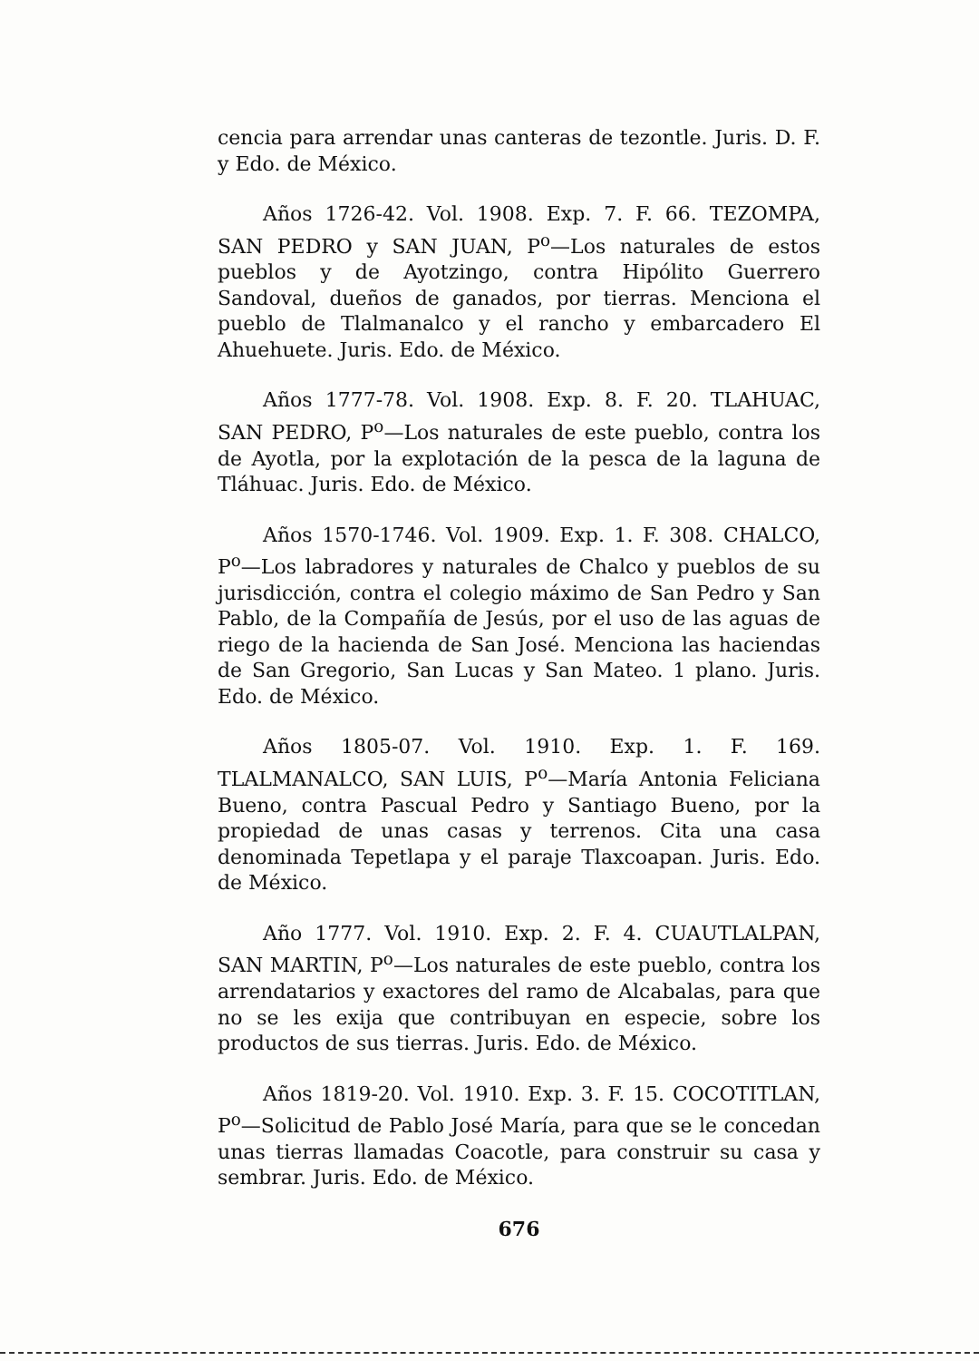cencia para arrendar unas canteras de tezontle. Juris. D. F. y Edo. de México.
Años 1726-42. Vol. 1908. Exp. 7. F. 66. TEZOMPA, SAN PEDRO y SAN JUAN, P<sup>o</sup>—Los naturales de estos pueblos y de Ayotzingo, contra Hipólito Guerrero Sandoval, dueños de ganados, por tierras. Menciona el pueblo de Tlalmanalco y el rancho y embarcadero El Ahuehuete. Juris. Edo. de México.
Años 1777-78. Vol. 1908. Exp. 8. F. 20. TLAHUAC, SAN PEDRO, P<sup>o</sup>—Los naturales de este pueblo, contra los de Ayotla, por la explotación de la pesca de la laguna de Tláhuac. Juris. Edo. de México.
Años 1570-1746. Vol. 1909. Exp. 1. F. 308. CHALCO, P<sup>o</sup>—Los labradores y naturales de Chalco y pueblos de su jurisdicción, contra el colegio máximo de San Pedro y San Pablo, de la Compañía de Jesús, por el uso de las aguas de riego de la hacienda de San José. Menciona las haciendas de San Gregorio, San Lucas y San Mateo. 1 plano. Juris. Edo. de México.
Años 1805-07. Vol. 1910. Exp. 1. F. 169. TLALMANALCO, SAN LUIS, P<sup>o</sup>—María Antonia Feliciana Bueno, contra Pascual Pedro y Santiago Bueno, por la propiedad de unas casas y terrenos. Cita una casa denominada Tepetlapa y el paraje Tlaxcoapan. Juris. Edo. de México.
Año 1777. Vol. 1910. Exp. 2. F. 4. CUAUTLALPAN, SAN MARTIN, P<sup>o</sup>—Los naturales de este pueblo, contra los arrendatarios y exactores del ramo de Alcabalas, para que no se les exija que contribuyan en especie, sobre los productos de sus tierras. Juris. Edo. de México.
Años 1819-20. Vol. 1910. Exp. 3. F. 15. COCOTITLAN, P<sup>o</sup>—Solicitud de Pablo José María, para que se le concedan unas tierras llamadas Coacotle, para construir su casa y sembrar. Juris. Edo. de México.
676